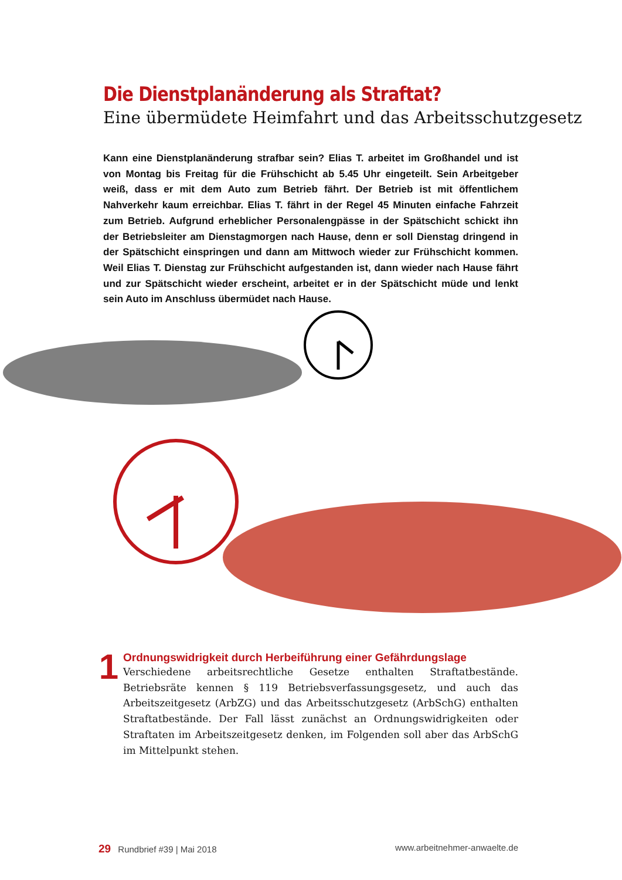Die Dienstplanänderung als Straftat?
Eine übermüdete Heimfahrt und das Arbeitsschutzgesetz
Kann eine Dienstplanänderung strafbar sein? Elias T. arbeitet im Großhandel und ist von Montag bis Freitag für die Frühschicht ab 5.45 Uhr eingeteilt. Sein Arbeitgeber weiß, dass er mit dem Auto zum Betrieb fährt. Der Betrieb ist mit öffentlichem Nahverkehr kaum erreichbar. Elias T. fährt in der Regel 45 Minuten einfache Fahrzeit zum Betrieb. Aufgrund erheblicher Personalengpässe in der Spätschicht schickt ihn der Betriebsleiter am Dienstagmorgen nach Hause, denn er soll Dienstag dringend in der Spätschicht einspringen und dann am Mittwoch wieder zur Frühschicht kommen. Weil Elias T. Dienstag zur Frühschicht aufgestanden ist, dann wieder nach Hause fährt und zur Spätschicht wieder erscheint, arbeitet er in der Spätschicht müde und lenkt sein Auto im Anschluss übermüdet nach Hause.
1
Ordnungswidrigkeit durch Herbeiführung einer Gefährdungslage
Verschiedene arbeitsrechtliche Gesetze enthalten Straftatbestände. Betriebsräte kennen § 119 Betriebsverfassungsgesetz, und auch das Arbeitszeitgesetz (ArbZG) und das Arbeitsschutzgesetz (ArbSchG) enthalten Straftatbestände. Der Fall lässt zunächst an Ordnungswidrigkeiten oder Straftaten im Arbeitszeitgesetz denken, im Folgenden soll aber das ArbSchG im Mittelpunkt stehen.
29 Rundbrief #39 | Mai 2018 www.arbeitnehmer-anwaelte.de